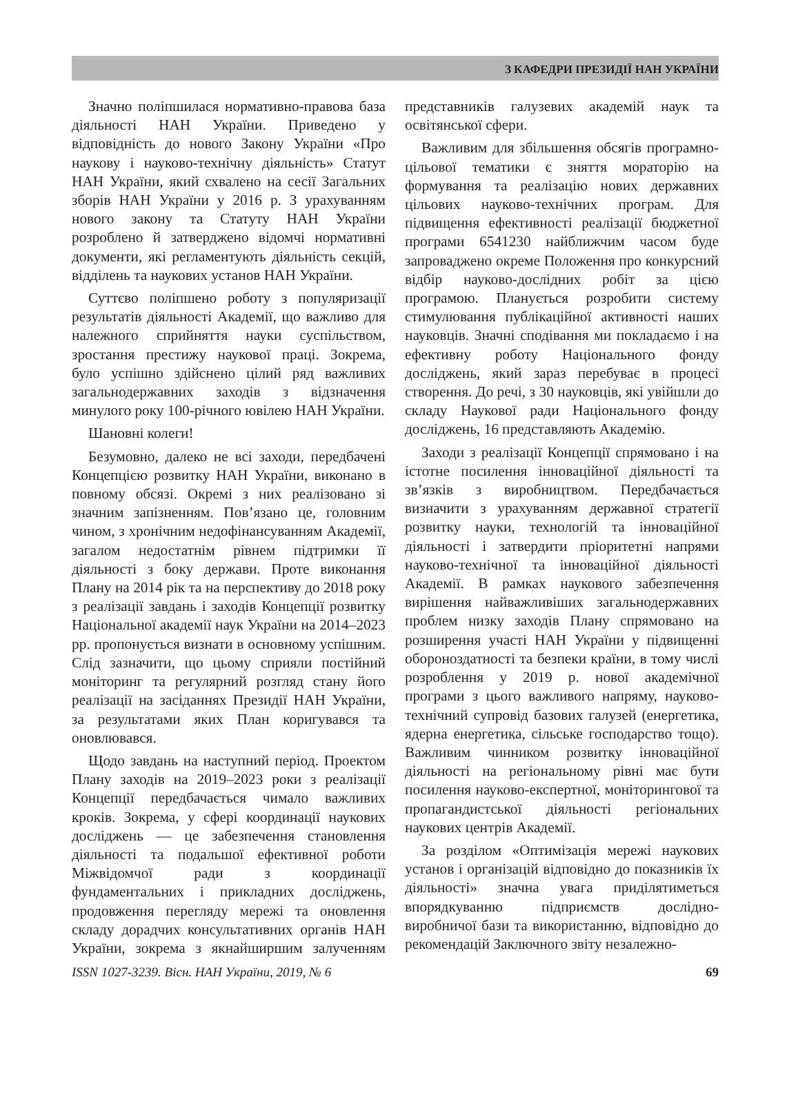З КАФЕДРИ ПРЕЗИДІЇ НАН УКРАЇНИ
Значно поліпшилася нормативно-правова база діяльності НАН України. Приведено у відповідність до нового Закону України «Про наукову і науково-технічну діяльність» Статут НАН України, який схвалено на сесії Загальних зборів НАН України у 2016 р. З урахуванням нового закону та Статуту НАН України розроблено й затверджено відомчі нормативні документи, які регламентують діяльність секцій, відділень та наукових установ НАН України.
Суттєво поліпшено роботу з популяризації результатів діяльності Академії, що важливо для належного сприйняття науки суспільством, зростання престижу наукової праці. Зокрема, було успішно здійснено цілий ряд важливих загальнодержавних заходів з відзначення минулого року 100-річного ювілею НАН України.
Шановні колеги!
Безумовно, далеко не всі заходи, передбачені Концепцією розвитку НАН України, виконано в повному обсязі. Окремі з них реалізовано зі значним запізненням. Пов’язано це, головним чином, з хронічним недофінансуванням Академії, загалом недостатнім рівнем підтримки її діяльності з боку держави. Проте виконання Плану на 2014 рік та на перспективу до 2018 року з реалізації завдань і заходів Концепції розвитку Національної академії наук України на 2014–2023 рр. пропонується визнати в основному успішним. Слід зазначити, що цьому сприяли постійний моніторинг та регулярний розгляд стану його реалізації на засіданнях Президії НАН України, за результатами яких План коригувався та оновлювався.
Щодо завдань на наступний період. Проектом Плану заходів на 2019–2023 роки з реалізації Концепції передбачається чимало важливих кроків. Зокрема, у сфері координації наукових досліджень — це забезпечення становлення діяльності та подальшої ефективної роботи Міжвідомчої ради з координації фундаментальних і прикладних досліджень, продовження перегляду мережі та оновлення складу дорадчих консультативних органів НАН України, зокрема з якнайширшим залученням представників галузевих академій наук та освітянської сфери.
Важливим для збільшення обсягів програмно-цільової тематики є зняття мораторію на формування та реалізацію нових державних цільових науково-технічних програм. Для підвищення ефективності реалізації бюджетної програми 6541230 найближчим часом буде запроваджено окреме Положення про конкурсний відбір науково-дослідних робіт за цією програмою. Планується розробити систему стимулювання публікаційної активності наших науковців. Значні сподівання ми покладаємо і на ефективну роботу Національного фонду досліджень, який зараз перебуває в процесі створення. До речі, з 30 науковців, які увійшли до складу Наукової ради Національного фонду досліджень, 16 представляють Академію.
Заходи з реалізації Концепції спрямовано і на істотне посилення інноваційної діяльності та зв’язків з виробництвом. Передбачається визначити з урахуванням державної стратегії розвитку науки, технологій та інноваційної діяльності і затвердити пріоритетні напрями науково-технічної та інноваційної діяльності Академії. В рамках наукового забезпечення вирішення найважливіших загальнодержавних проблем низку заходів Плану спрямовано на розширення участі НАН України у підвищенні обороноздатності та безпеки країни, в тому числі розроблення у 2019 р. нової академічної програми з цього важливого напряму, науково-технічний супровід базових галузей (енергетика, ядерна енергетика, сільське господарство тощо). Важливим чинником розвитку інноваційної діяльності на регіональному рівні має бути посилення науково-експертної, моніторингової та пропагандистської діяльності регіональних наукових центрів Академії.
За розділом «Оптимізація мережі наукових установ і організацій відповідно до показників їх діяльності» значна увага приділятиметься впорядкуванню підприємств дослідно-виробничої бази та використанню, відповідно до рекомендацій Заключного звіту незалежно-
ISSN 1027-3239. Вісн. НАН України, 2019, № 6 69